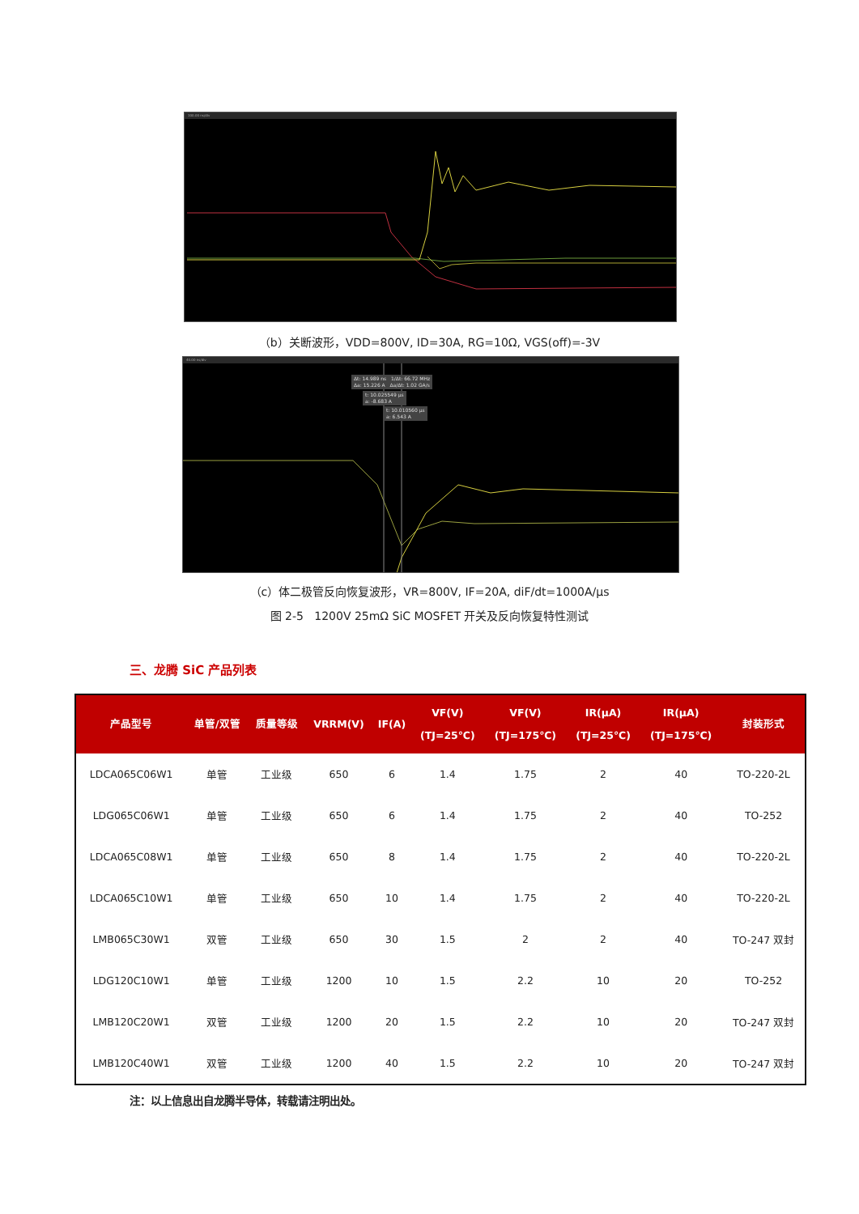100.00 ns/div
（b）关断波形，VDD=800V, ID=30A, RG=10Ω, VGS(off)=-3V
40.00 ns/div
Δt: 14.989 ns 1/Δt: 66.72 MHz
Δa: 15.226 A Δa/Δt: 1.02 GA/s
t: 10.025549 μs
a: -8.683 A
t: 10.010560 μs
a: 6.543 A
（c）体二极管反向恢复波形，VR=800V, IF=20A, diF/dt=1000A/μs
图 2-5 1200V 25mΩ SiC MOSFET 开关及反向恢复特性测试
三、龙腾 SiC 产品列表
| 产品型号 | 单管/双管 | 质量等级 | VRRM(V) | IF(A) | VF(V) (TJ=25℃) | VF(V) (TJ=175℃) | IR(μA) (TJ=25℃) | IR(μA) (TJ=175℃) | 封装形式 |
| --- | --- | --- | --- | --- | --- | --- | --- | --- | --- |
| LDCA065C06W1 | 单管 | 工业级 | 650 | 6 | 1.4 | 1.75 | 2 | 40 | TO-220-2L |
| LDG065C06W1 | 单管 | 工业级 | 650 | 6 | 1.4 | 1.75 | 2 | 40 | TO-252 |
| LDCA065C08W1 | 单管 | 工业级 | 650 | 8 | 1.4 | 1.75 | 2 | 40 | TO-220-2L |
| LDCA065C10W1 | 单管 | 工业级 | 650 | 10 | 1.4 | 1.75 | 2 | 40 | TO-220-2L |
| LMB065C30W1 | 双管 | 工业级 | 650 | 30 | 1.5 | 2 | 2 | 40 | TO-247 双封 |
| LDG120C10W1 | 单管 | 工业级 | 1200 | 10 | 1.5 | 2.2 | 10 | 20 | TO-252 |
| LMB120C20W1 | 双管 | 工业级 | 1200 | 20 | 1.5 | 2.2 | 10 | 20 | TO-247 双封 |
| LMB120C40W1 | 双管 | 工业级 | 1200 | 40 | 1.5 | 2.2 | 10 | 20 | TO-247 双封 |
注：以上信息出自龙腾半导体，转载请注明出处。